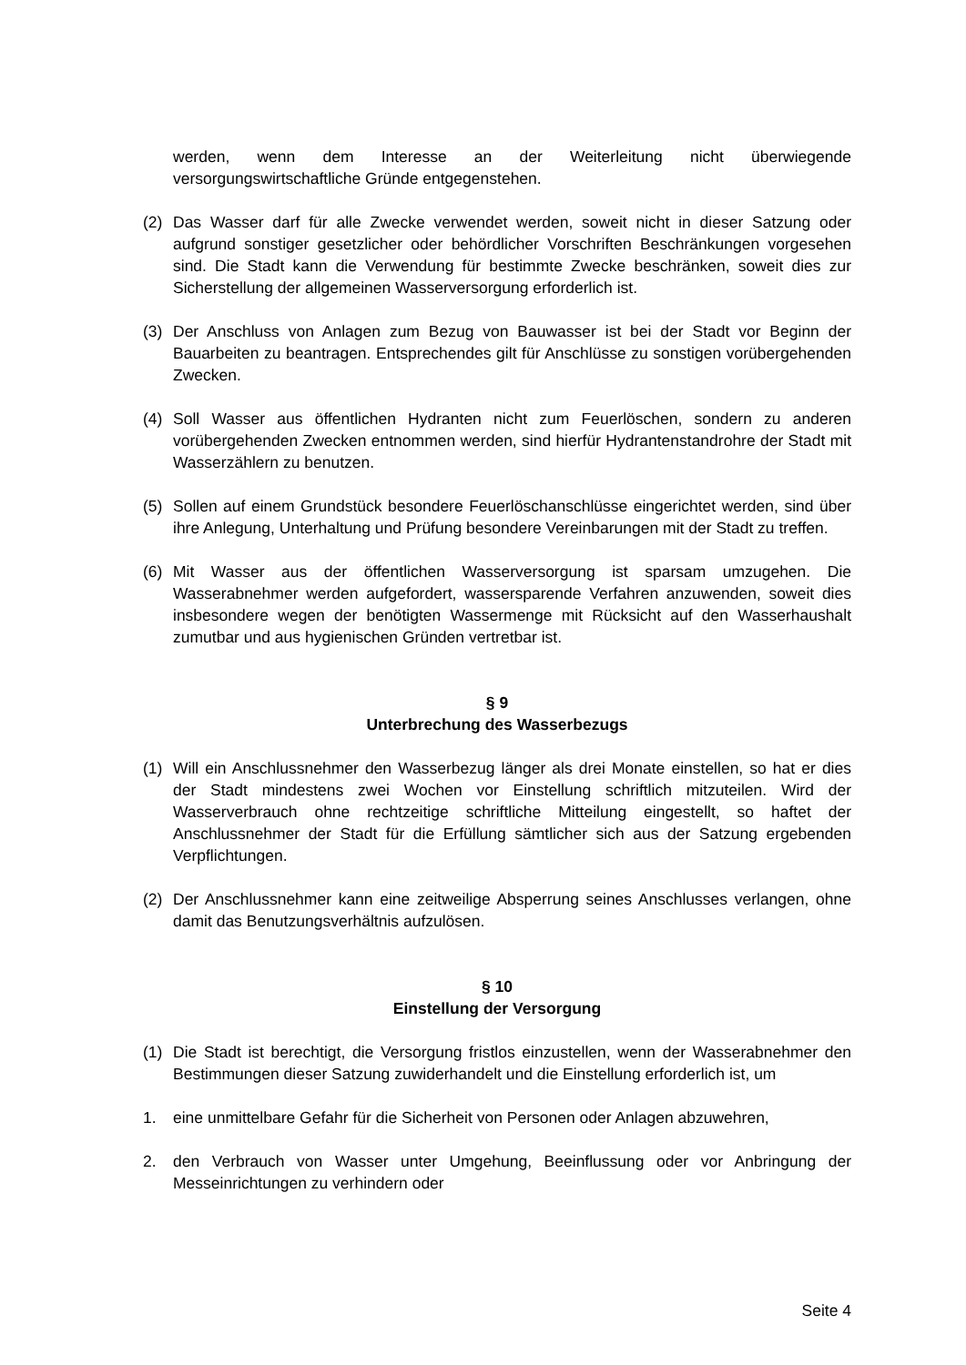werden, wenn dem Interesse an der Weiterleitung nicht überwiegende versorgungswirtschaftliche Gründe entgegenstehen.
(2) Das Wasser darf für alle Zwecke verwendet werden, soweit nicht in dieser Satzung oder aufgrund sonstiger gesetzlicher oder behördlicher Vorschriften Beschränkungen vorgesehen sind. Die Stadt kann die Verwendung für bestimmte Zwecke beschränken, soweit dies zur Sicherstellung der allgemeinen Wasserversorgung erforderlich ist.
(3) Der Anschluss von Anlagen zum Bezug von Bauwasser ist bei der Stadt vor Beginn der Bauarbeiten zu beantragen. Entsprechendes gilt für Anschlüsse zu sonstigen vorübergehenden Zwecken.
(4) Soll Wasser aus öffentlichen Hydranten nicht zum Feuerlöschen, sondern zu anderen vorübergehenden Zwecken entnommen werden, sind hierfür Hydrantenstandrohre der Stadt mit Wasserzählern zu benutzen.
(5) Sollen auf einem Grundstück besondere Feuerlöschanschlüsse eingerichtet werden, sind über ihre Anlegung, Unterhaltung und Prüfung besondere Vereinbarungen mit der Stadt zu treffen.
(6) Mit Wasser aus der öffentlichen Wasserversorgung ist sparsam umzugehen. Die Wasserabnehmer werden aufgefordert, wassersparende Verfahren anzuwenden, soweit dies insbesondere wegen der benötigten Wassermenge mit Rücksicht auf den Wasserhaushalt zumutbar und aus hygienischen Gründen vertretbar ist.
§ 9
Unterbrechung des Wasserbezugs
(1) Will ein Anschlussnehmer den Wasserbezug länger als drei Monate einstellen, so hat er dies der Stadt mindestens zwei Wochen vor Einstellung schriftlich mitzuteilen. Wird der Wasserverbrauch ohne rechtzeitige schriftliche Mitteilung eingestellt, so haftet der Anschlussnehmer der Stadt für die Erfüllung sämtlicher sich aus der Satzung ergebenden Verpflichtungen.
(2) Der Anschlussnehmer kann eine zeitweilige Absperrung seines Anschlusses verlangen, ohne damit das Benutzungsverhältnis aufzulösen.
§ 10
Einstellung der Versorgung
(1) Die Stadt ist berechtigt, die Versorgung fristlos einzustellen, wenn der Wasserabnehmer den Bestimmungen dieser Satzung zuwiderhandelt und die Einstellung erforderlich ist, um
1. eine unmittelbare Gefahr für die Sicherheit von Personen oder Anlagen abzuwehren,
2. den Verbrauch von Wasser unter Umgehung, Beeinflussung oder vor Anbringung der Messeinrichtungen zu verhindern oder
Seite 4